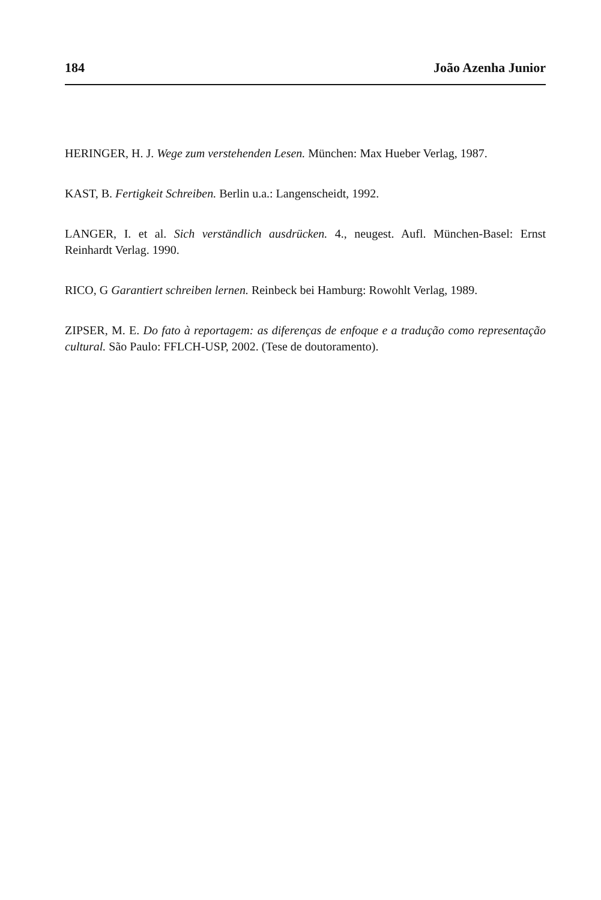184 João Azenha Junior
HERINGER, H. J. Wege zum verstehenden Lesen. München: Max Hueber Verlag, 1987.
KAST, B. Fertigkeit Schreiben. Berlin u.a.: Langenscheidt, 1992.
LANGER, I. et al. Sich verständlich ausdrücken. 4., neugest. Aufl. München-Basel: Ernst Reinhardt Verlag. 1990.
RICO, G Garantiert schreiben lernen. Reinbeck bei Hamburg: Rowohlt Verlag, 1989.
ZIPSER, M. E. Do fato à reportagem: as diferenças de enfoque e a tradução como representação cultural. São Paulo: FFLCH-USP, 2002. (Tese de doutoramento).